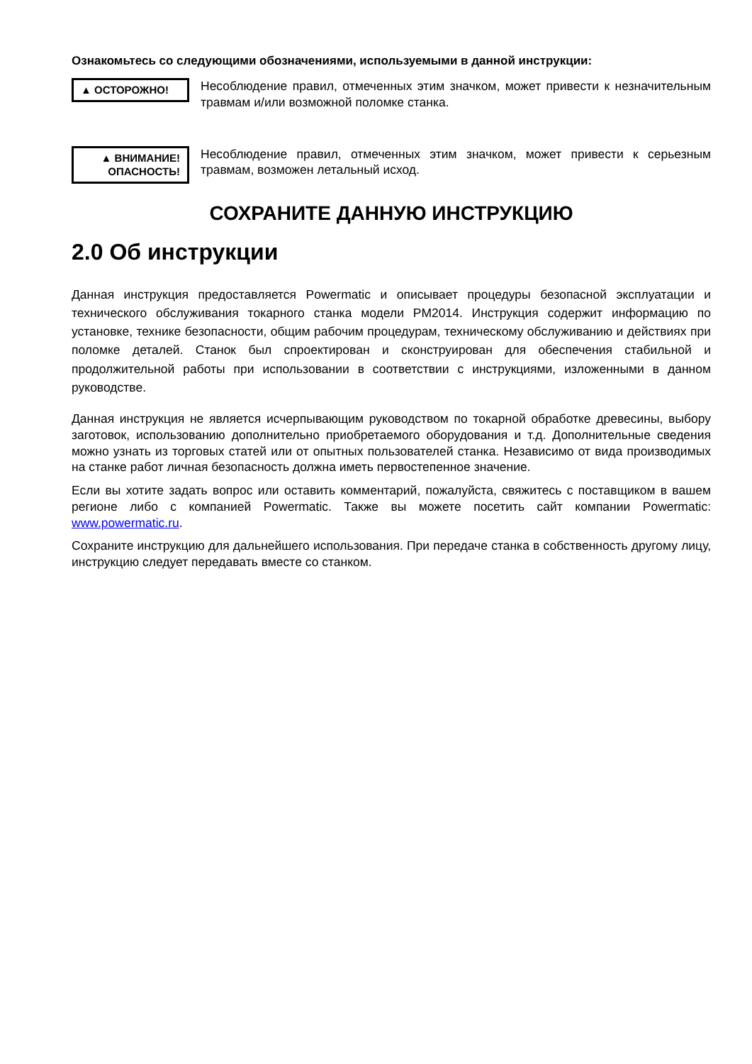Ознакомьтесь со следующими обозначениями, используемыми в данной инструкции:
▲ ОСТОРОЖНО!
Несоблюдение правил, отмеченных этим значком, может привести к незначительным травмам и/или возможной поломке станка.
▲ ВНИМАНИЕ!
ОПАСНОСТЬ!
Несоблюдение правил, отмеченных этим значком, может привести к серьезным травмам, возможен летальный исход.
СОХРАНИТЕ ДАННУЮ ИНСТРУКЦИЮ
2.0 Об инструкции
Данная инструкция предоставляется Powermatic и описывает процедуры безопасной эксплуатации и технического обслуживания токарного станка модели PM2014. Инструкция содержит информацию по установке, технике безопасности, общим рабочим процедурам, техническому обслуживанию и действиях при поломке деталей. Станок был спроектирован и сконструирован для обеспечения стабильной и продолжительной работы при использовании в соответствии с инструкциями, изложенными в данном руководстве.
Данная инструкция не является исчерпывающим руководством по токарной обработке древесины, выбору заготовок, использованию дополнительно приобретаемого оборудования и т.д. Дополнительные сведения можно узнать из торговых статей или от опытных пользователей станка. Независимо от вида производимых на станке работ личная безопасность должна иметь первостепенное значение.
Если вы хотите задать вопрос или оставить комментарий, пожалуйста, свяжитесь с поставщиком в вашем регионе либо с компанией Powermatic. Также вы можете посетить сайт компании Powermatic: www.powermatic.ru.
Сохраните инструкцию для дальнейшего использования. При передаче станка в собственность другому лицу, инструкцию следует передавать вместе со станком.